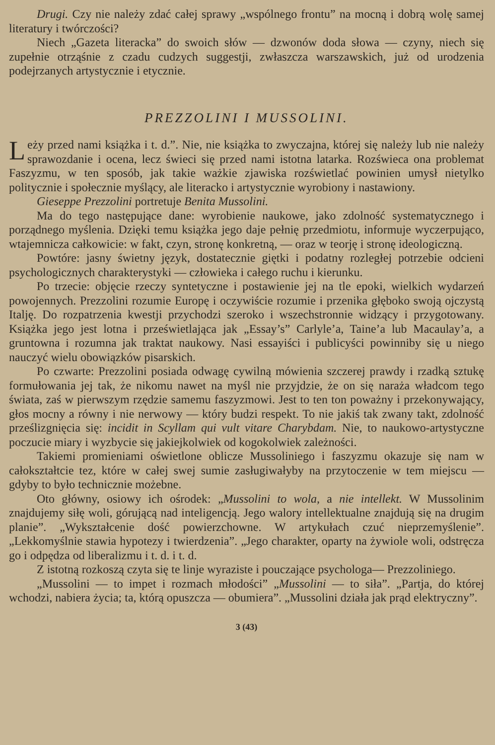Drugi. Czy nie należy zdać całej sprawy „wspólnego frontu” na mocną i dobrą wolę samej literatury i twórczości?
Niech „Gazeta literacka” do swoich słów — dzwonów doda słowa — czyny, niech się zupełnie otrząśnie z czadu cudzych suggestji, zwłaszcza warszawskich, już od urodzenia podejrzanych artystycznie i etycznie.
PREZZOLINI I MUSSOLINI.
Leży przed nami książka i t. d.”. Nie, nie książka to zwyczajna, której się należy lub nie należy sprawozdanie i ocena, lecz świeci się przed nami istotna latarka. Rozświeca ona problemat Faszyzmu, w ten sposób, jak takie ważkie zjawiska rozświetlać powinien umysł nietylko politycznie i społecznie myślący, ale literacko i artystycznie wyrobiony i nastawiony.
Gieseppe Prezzolini portretuje Benita Mussolini.
Ma do tego następujące dane: wyrobienie naukowe, jako zdolność systematycznego i porządnego myślenia. Dzięki temu książka jego daje pełnię przedmiotu, informuje wyczerpująco, wtajemnicza całkowicie: w fakt, czyn, stronę konkretną, — oraz w teorję i stronę ideologiczną.
Powtóre: jasny świetny język, dostatecznie giętki i podatny rozległej potrzebie odcieni psychologicznych charakterystyki — człowieka i całego ruchu i kierunku.
Po trzecie: objęcie rzeczy syntetyczne i postawienie jej na tle epoki, wielkich wydarzeń powojennych. Prezzolini rozumie Europę i oczywiście rozumie i przenika głęboko swoją ojczystą Italję. Do rozpatrzenia kwestji przychodzi szeroko i wszechstronnie widzący i przygotowany. Książka jego jest lotna i prześwietlająca jak „Essay’s” Carlyle’a, Taine’a lub Macaulay’a, a gruntowna i rozumna jak traktat naukowy. Nasi essayiści i publicyści powinniby się u niego nauczyć wielu obowiązków pisarskich.
Po czwarte: Prezzolini posiada odwagę cywilną mówienia szczerej prawdy i rzadką sztukę formułowania jej tak, że nikomu nawet na myśl nie przyjdzie, że on się naraża władcom tego świata, zaś w pierwszym rzędzie samemu faszyzmowi. Jest to ten ton poważny i przekonywający, głos mocny a równy i nie nerwowy — który budzi respekt. To nie jakiś tak zwany takt, zdolność prześlizgnięcia się: incidit in Scyllam qui vult vitare Charybdam. Nie, to naukowo-artystyczne poczucie miary i wyzbycie się jakiejkolwiek od kogokolwiek zależności.
Takiemi promieniami oświetlone oblicze Mussoliniego i faszyzmu okazuje się nam w całokształtcie tez, które w całej swej sumie zasługiwałyby na przytoczenie w tem miejscu — gdyby to było technicznie możebne.
Oto główny, osiowy ich ośrodek: „Mussolini to wola, a nie intellekt. W Mussolinim znajdujemy siłę woli, górującą nad inteligencją. Jego walory intellektualne znajdują się na drugim planie”. „Wykształcenie dość powierzchowne. W artykułach czuć nieprzemyślenie”. „Lekkomyślnie stawia hypotezy i twierdzenia”. „Jego charakter, oparty na żywiole woli, odstręcza go i odpędza od liberalizmu i t. d. i t. d.
Z istotną rozkoszą czyta się te linje wyraziste i pouczające psychologa— Prezzoliniego.
„Mussolini — to impet i rozmach młodości” „Mussolini — to siła”. „Partja, do której wchodzi, nabiera życia; ta, którą opuszcza — obumiera”. „Mussolini działa jak prąd elektryczny”.
3 (43)